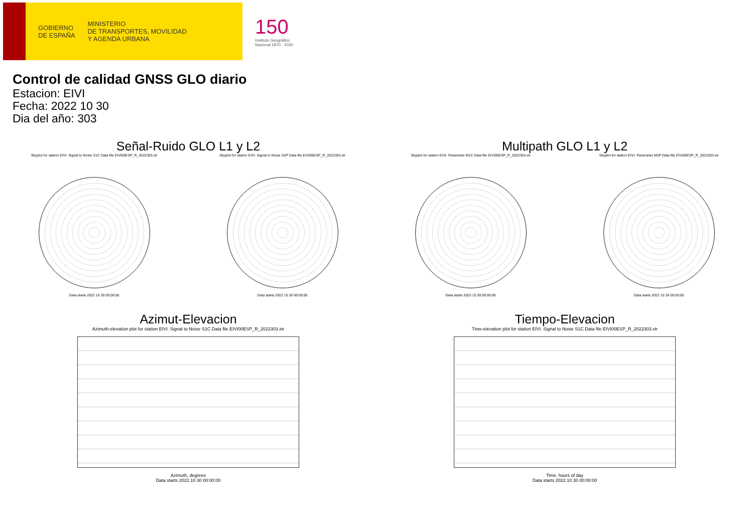GOBIERNO
DE ESPAÑA
MINISTERIO
DE TRANSPORTES, MOVILIDAD
Y AGENDA URBANA
150
Instituto Geográfico
Nacional 1870 · 2020
Control de calidad GNSS GLO diario
Estacion: EIVI
Fecha: 2022 10 30
Dia del año: 303
Señal-Ruido GLO L1 y L2
Skyplot for station EIVI. Signal to Noise S1C Data file EIVI00ESP_R_2022303.xtr
Data starts 2022 10 30 00:00:00
Skyplot for station EIVI. Signal to Noise S2P Data file EIVI00ESP_R_2022303.xtr
Data starts 2022 10 30 00:00:00
Multipath GLO L1 y L2
Skyplot for station EIVI. Parameter M1C Data file EIVI00ESP_R_2022303.xtr
Data starts 2022 10 30 00:00:00
Skyplot for station EIVI. Parameter M2P Data file EIVI00ESP_R_2022303.xtr
Data starts 2022 10 30 00:00:00
Azimut-Elevacion
Azimuth-elevation plot for station EIVI. Signal to Noise S1C Data file EIVI00ESP_R_2022303.xtr
Azimuth, degrees
Data starts 2022 10 30 00:00:00
Tiempo-Elevacion
Time-elevation plot for station EIVI. Signal to Noise S1C Data file EIVI00ESP_R_2022303.xtr
Time, hours of day
Data starts 2022 10 30 00:00:00